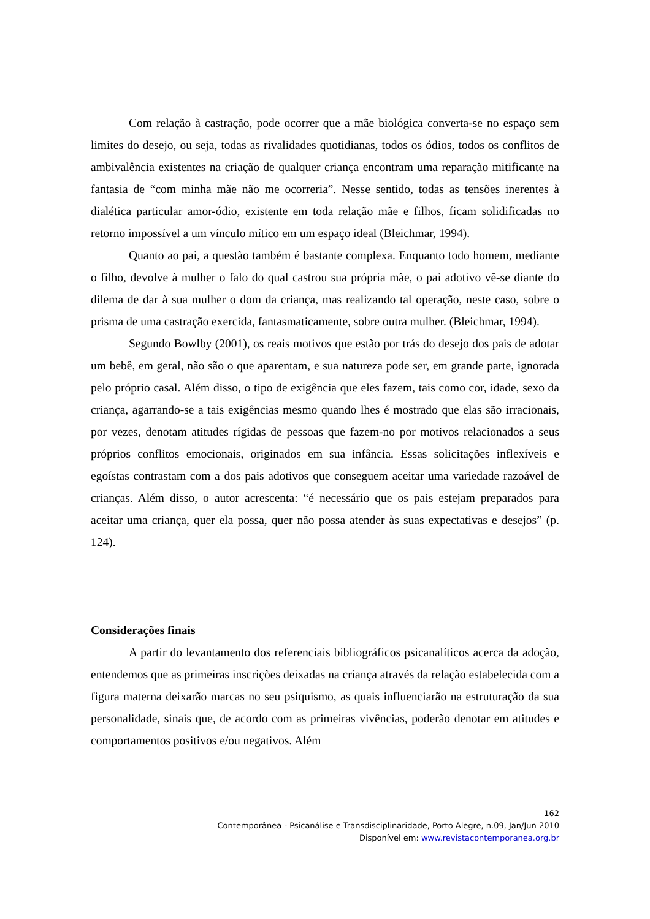Com relação à castração, pode ocorrer que a mãe biológica converta-se no espaço sem limites do desejo, ou seja, todas as rivalidades quotidianas, todos os ódios, todos os conflitos de ambivalência existentes na criação de qualquer criança encontram uma reparação mitificante na fantasia de “com minha mãe não me ocorreria”. Nesse sentido, todas as tensões inerentes à dialética particular amor-ódio, existente em toda relação mãe e filhos, ficam solidificadas no retorno impossível a um vínculo mítico em um espaço ideal (Bleichmar, 1994).
Quanto ao pai, a questão também é bastante complexa. Enquanto todo homem, mediante o filho, devolve à mulher o falo do qual castrou sua própria mãe, o pai adotivo vê-se diante do dilema de dar à sua mulher o dom da criança, mas realizando tal operação, neste caso, sobre o prisma de uma castração exercida, fantasmaticamente, sobre outra mulher. (Bleichmar, 1994).
Segundo Bowlby (2001), os reais motivos que estão por trás do desejo dos pais de adotar um bebê, em geral, não são o que aparentam, e sua natureza pode ser, em grande parte, ignorada pelo próprio casal. Além disso, o tipo de exigência que eles fazem, tais como cor, idade, sexo da criança, agarrando-se a tais exigências mesmo quando lhes é mostrado que elas são irracionais, por vezes, denotam atitudes rígidas de pessoas que fazem-no por motivos relacionados a seus próprios conflitos emocionais, originados em sua infância. Essas solicitações inflexíveis e egoístas contrastam com a dos pais adotivos que conseguem aceitar uma variedade razoável de crianças. Além disso, o autor acrescenta: “é necessário que os pais estejam preparados para aceitar uma criança, quer ela possa, quer não possa atender às suas expectativas e desejos” (p. 124).
Considerações finais
A partir do levantamento dos referenciais bibliográficos psicanalíticos acerca da adoção, entendemos que as primeiras inscrições deixadas na criança através da relação estabelecida com a figura materna deixarão marcas no seu psiquismo, as quais influenciarão na estruturação da sua personalidade, sinais que, de acordo com as primeiras vivências, poderão denotar em atitudes e comportamentos positivos e/ou negativos. Além
162
Contemporânea - Psicanálise e Transdisciplinaridade, Porto Alegre, n.09, Jan/Jun 2010
Disponível em: www.revistacontemporanea.org.br